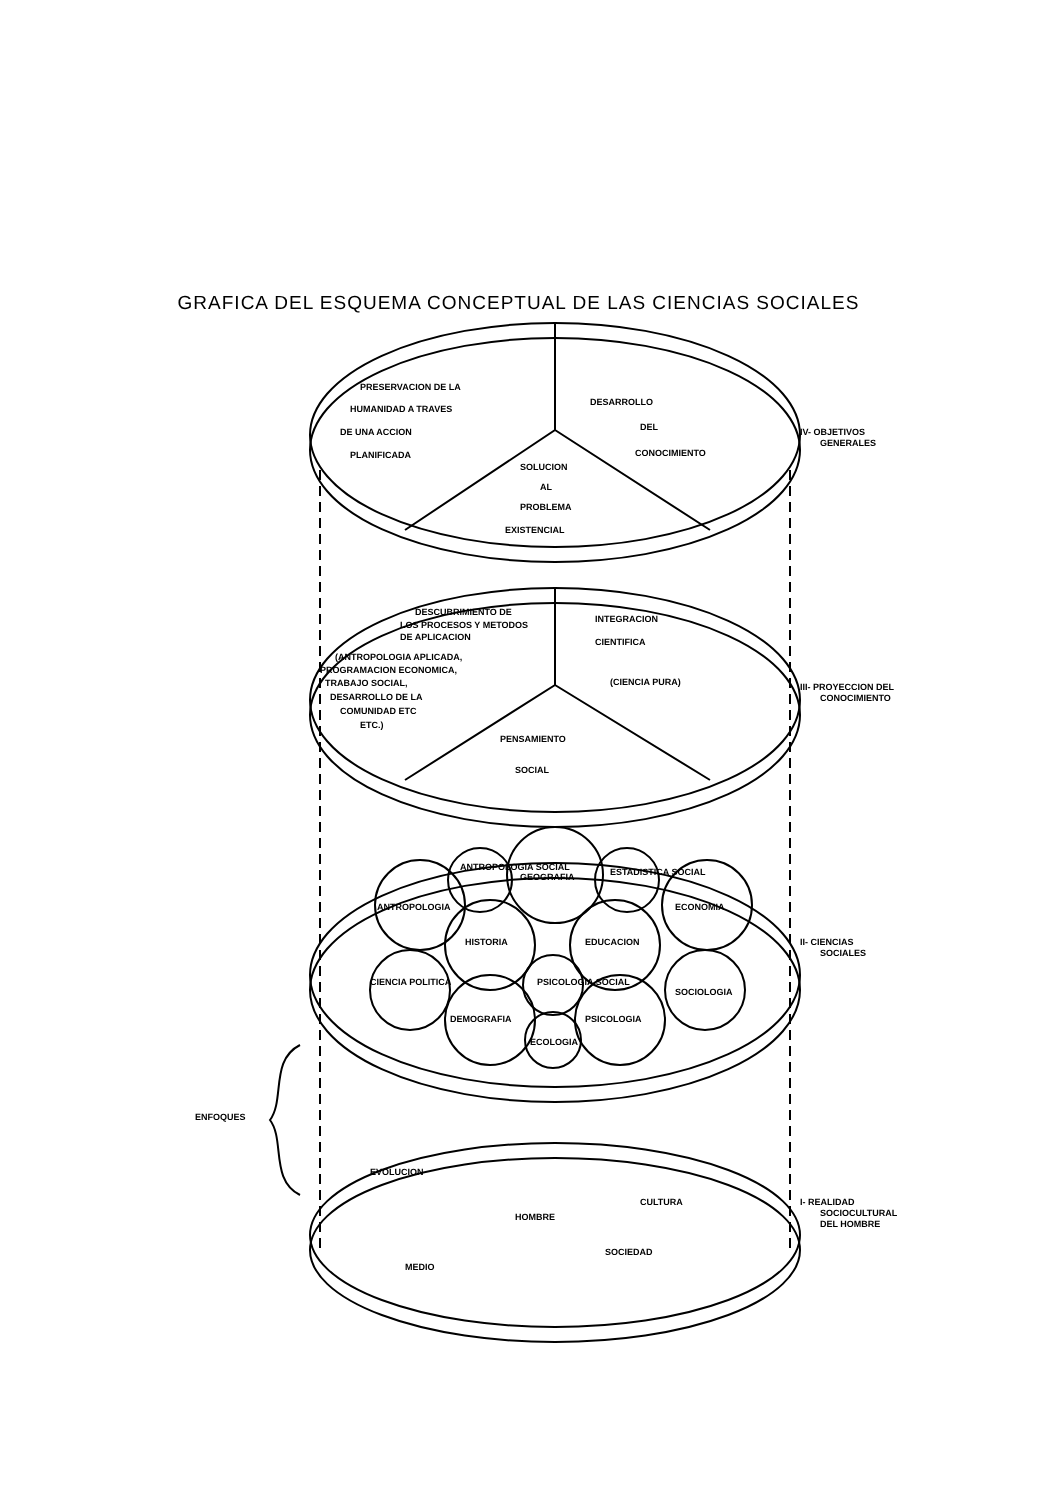GRAFICA DEL ESQUEMA CONCEPTUAL DE LAS CIENCIAS SOCIALES
PRESERVACION DE LA
HUMANIDAD A TRAVES
DE UNA ACCION
PLANIFICADA
DESARROLLO
DEL
CONOCIMIENTO
SOLUCION
AL
PROBLEMA
EXISTENCIAL
IV- OBJETIVOS
GENERALES
DESCUBRIMIENTO DE
LOS PROCESOS Y METODOS
DE APLICACION
(ANTROPOLOGIA APLICADA,
PROGRAMACION ECONOMICA,
TRABAJO SOCIAL,
DESARROLLO DE LA
COMUNIDAD ETC
ETC.)
INTEGRACION
CIENTIFICA
(CIENCIA PURA)
PENSAMIENTO
SOCIAL
III- PROYECCION DEL
CONOCIMIENTO
ANTROPOLOGIA SOCIAL
GEOGRAFIA
ESTADISTICA SOCIAL
ANTROPOLOGIA
ECONOMIA
HISTORIA
EDUCACION
CIENCIA POLITICA
PSICOLOGIA SOCIAL
SOCIOLOGIA
DEMOGRAFIA
PSICOLOGIA
ECOLOGIA
II- CIENCIAS
SOCIALES
ENFOQUES
EVOLUCION
HOMBRE
CULTURA
SOCIEDAD
MEDIO
I- REALIDAD
SOCIOCULTURAL
DEL HOMBRE